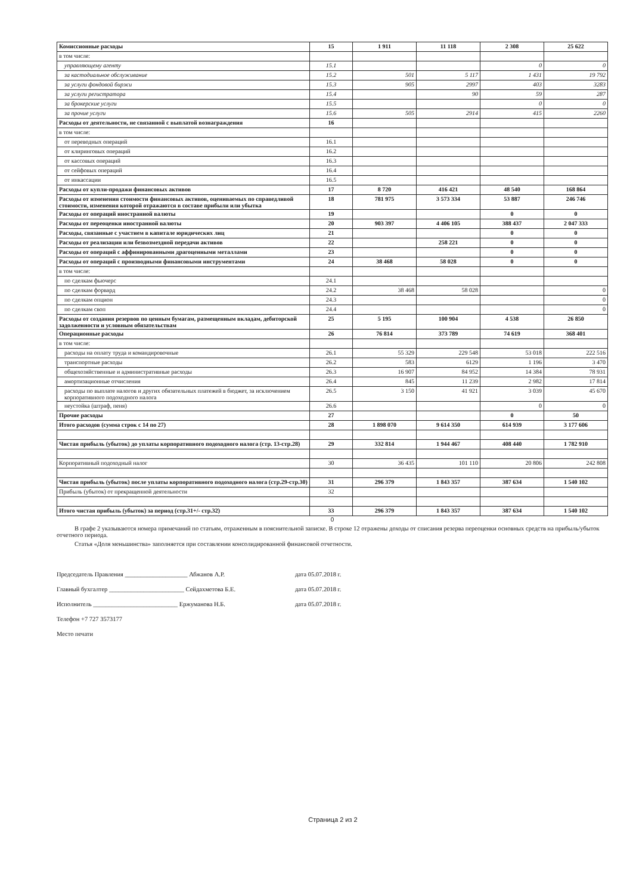| Комиссионные расходы | 15 | 1 911 | 11 118 | 2 308 | 25 622 |
| в том числе: | | | | | |
| управляющему агенту | 15.1 | | | 0 | 0 |
| за кастодиальное обслуживание | 15.2 | 501 | 5 117 | 1 431 | 19 792 |
| за услуги фондовой биржи | 15.3 | 905 | 2997 | 403 | 3283 |
| за услуги регистратора | 15.4 | | 90 | 59 | 287 |
| за брокерские услуги | 15.5 | | | 0 | 0 |
| за прочие услуги | 15.6 | 505 | 2914 | 415 | 2260 |
| Расходы от деятельности, не связанной с выплатой вознаграждения | 16 | | | | |
| в том числе: | | | | | |
| от переводных операций | 16.1 | | | | |
| от клиринговых операций | 16.2 | | | | |
| от кассовых операций | 16.3 | | | | |
| от сейфовых операций | 16.4 | | | | |
| от инкассации | 16.5 | | | | |
| Расходы от купли-продажи финансовых активов | 17 | 8 720 | 416 421 | 48 540 | 168 864 |
| Расходы от изменения стоимости финансовых активов, оцениваемых по справедливой стоимости, изменения которой отражаются в составе прибыли или убытка | 18 | 781 975 | 3 573 334 | 53 887 | 246 746 |
| Расходы от операций иностранной валюты | 19 | | | 0 | 0 |
| Расходы от переоценки иностранной валюты | 20 | 903 397 | 4 406 105 | 388 437 | 2 047 333 |
| Расходы, связанные с участием в капитале юридических лиц | 21 | | | 0 | 0 |
| Расходы от реализации или безвозмездной передачи активов | 22 | | 258 221 | 0 | 0 |
| Расходы от операций с аффинированными драгоценными металлами | 23 | | | 0 | 0 |
| Расходы от операций с производными финансовыми инструментами | 24 | 38 468 | 58 028 | 0 | 0 |
| в том числе: | | | | | |
| по сделкам фьючерс | 24.1 | | | | |
| по сделкам форвард | 24.2 | 38 468 | 58 028 | | 0 |
| по сделкам опцион | 24.3 | | | | 0 |
| по сделкам своп | 24.4 | | | | 0 |
| Расходы от создания резервов по ценным бумагам, размещенным вкладам, дебиторской задолженности и условным обязательствам | 25 | 5 195 | 100 904 | 4 538 | 26 850 |
| Операционные расходы | 26 | 76 814 | 373 789 | 74 619 | 368 401 |
| в том числе: | | | | | |
| расходы на оплату труда и командировочные | 26.1 | 55 329 | 229 548 | 53 018 | 222 516 |
| транспортные расходы | 26.2 | 583 | 6129 | 1 196 | 3 470 |
| общехозяйственные и административные расходы | 26.3 | 16 907 | 84 952 | 14 384 | 78 931 |
| амортизационные отчисления | 26.4 | 845 | 11 239 | 2 982 | 17 814 |
| расходы по выплате налогов и других обязательных платежей в бюджет, за исключением корпоративного подоходного налога | 26.5 | 3 150 | 41 921 | 3 039 | 45 670 |
| неустойка (штраф, пеня) | 26.6 | | | 0 | 0 |
| Прочие расходы | 27 | | | 0 | 50 |
| Итого расходов (сумма строк с 14 по 27) | 28 | 1 898 070 | 9 614 350 | 614 939 | 3 177 606 |
| Чистая прибыль (убыток) до уплаты корпоративного подоходного налога (стр. 13-стр.28) | 29 | 332 814 | 1 944 467 | 408 440 | 1 782 910 |
| Корпоративный подоходный налог | 30 | 36 435 | 101 110 | 20 806 | 242 808 |
| Чистая прибыль (убыток) после уплаты корпоративного подоходного налога (стр.29-стр.30) | 31 | 296 379 | 1 843 357 | 387 634 | 1 540 102 |
| Прибыль (убыток) от прекращенной деятельности | 32 | | | | |
| Итого чистая прибыль (убыток) за период (стр.31+/- стр.32) | 33 | 296 379 | 1 843 357 | 387 634 | 1 540 102 |
0
В графе 2 указываются номера примечаний по статьям, отраженным в пояснительной записке. В строке 12 отражены доходы от списания резерва переоценки основных средств на прибыль/убыток отчетного периода.
Статья «Доля меньшинства» заполняется при составлении консолидированной финансовой отчетности.
Председатель Правления ____________________ Абжанов А.Р. дата 05.07.2018 г.
Главный бухгалтер ________________________ Сейдахметова Б.Е. дата 05.07.2018 г.
Исполнитель ___________________________ Ержуманова Н.Б. дата 05.07.2018 г.
Телефон +7 727 3573177
Место печати
Страница 2 из 2